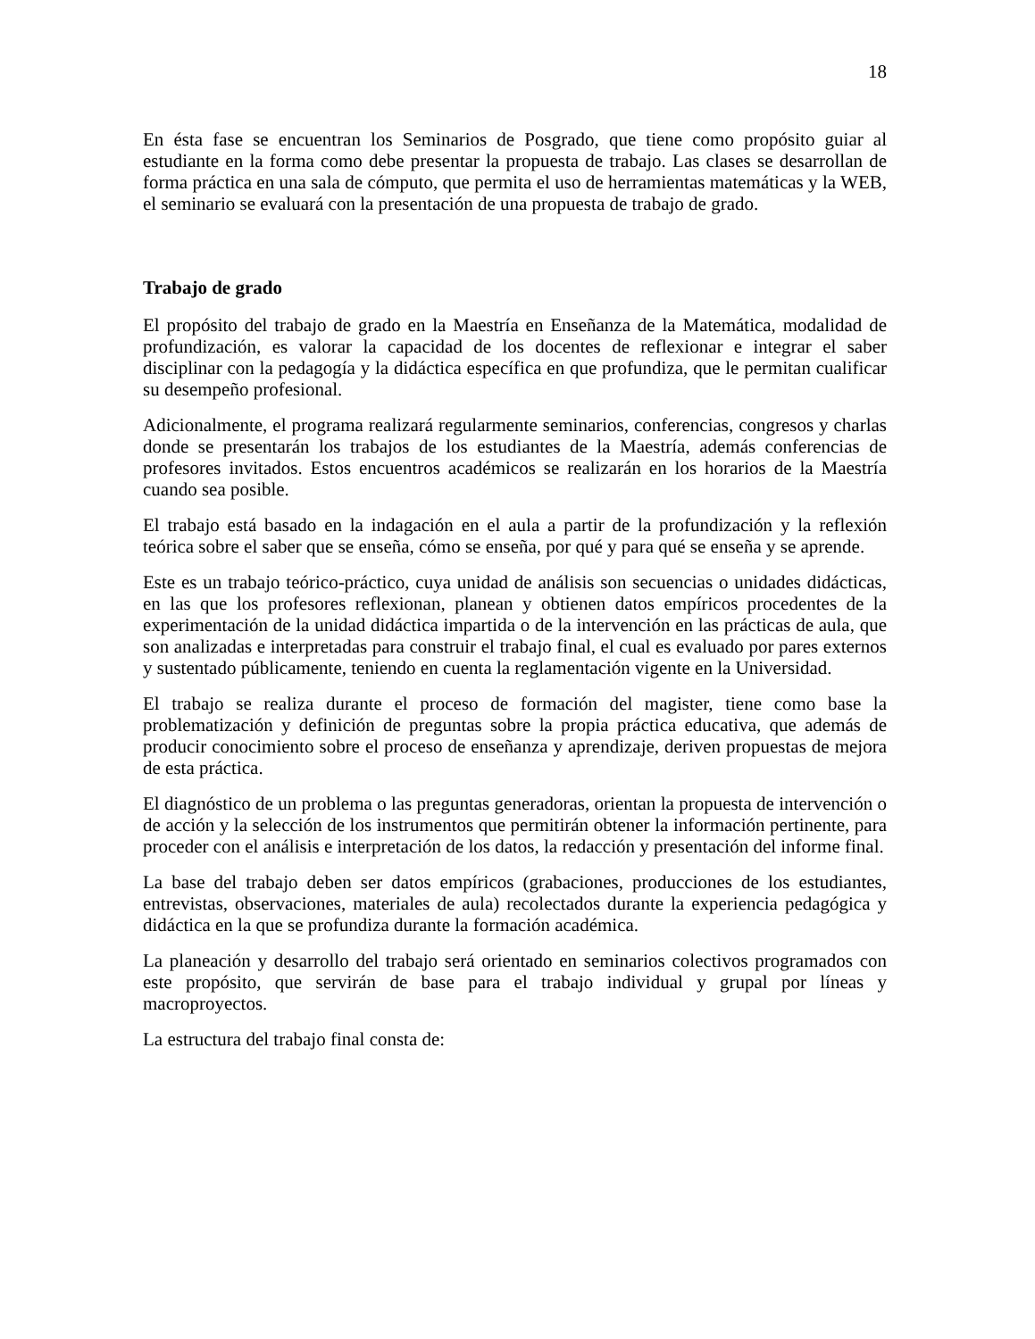18
En ésta fase se encuentran los Seminarios de Posgrado, que tiene como propósito guiar al estudiante en la forma como debe presentar la propuesta de trabajo. Las clases se desarrollan de forma práctica en una sala de cómputo, que permita el uso de herramientas matemáticas y la WEB, el seminario se evaluará con la presentación de una propuesta de trabajo de grado.
Trabajo de grado
El propósito del trabajo de grado en la Maestría en Enseñanza de la Matemática, modalidad de profundización, es valorar la capacidad de los docentes de reflexionar e integrar el saber disciplinar con la pedagogía y la didáctica específica en que profundiza, que le permitan cualificar su desempeño profesional.
Adicionalmente, el programa realizará regularmente seminarios, conferencias, congresos y charlas donde se presentarán los trabajos de los estudiantes de la Maestría, además conferencias de profesores invitados. Estos encuentros académicos se realizarán en los horarios de la Maestría cuando sea posible.
El trabajo está basado en la indagación en el aula a partir de la profundización y la reflexión teórica sobre el saber que se enseña, cómo se enseña, por qué y para qué se enseña y se aprende.
Este es un trabajo teórico-práctico, cuya unidad de análisis son secuencias o unidades didácticas, en las que los profesores reflexionan, planean y obtienen datos empíricos procedentes de la experimentación de la unidad didáctica impartida o de la intervención en las prácticas de aula, que son analizadas e interpretadas para construir el trabajo final, el cual es evaluado por pares externos y sustentado públicamente, teniendo en cuenta la reglamentación vigente en la Universidad.
El trabajo se realiza durante el proceso de formación del magister, tiene como base la problematización y definición de preguntas sobre la propia práctica educativa, que además de producir conocimiento sobre el proceso de enseñanza y aprendizaje, deriven propuestas de mejora de esta práctica.
El diagnóstico de un problema o las preguntas generadoras, orientan la propuesta de intervención o de acción y la selección de los instrumentos que permitirán obtener la información pertinente, para proceder con el análisis e interpretación de los datos, la redacción y presentación del informe final.
La base del trabajo deben ser datos empíricos (grabaciones, producciones de los estudiantes, entrevistas, observaciones, materiales de aula) recolectados durante la experiencia pedagógica y didáctica en la que se profundiza durante la formación académica.
La planeación y desarrollo del trabajo será orientado en seminarios colectivos programados con este propósito, que servirán de base para el trabajo individual y grupal por líneas y macroproyectos.
La estructura del trabajo final consta de: